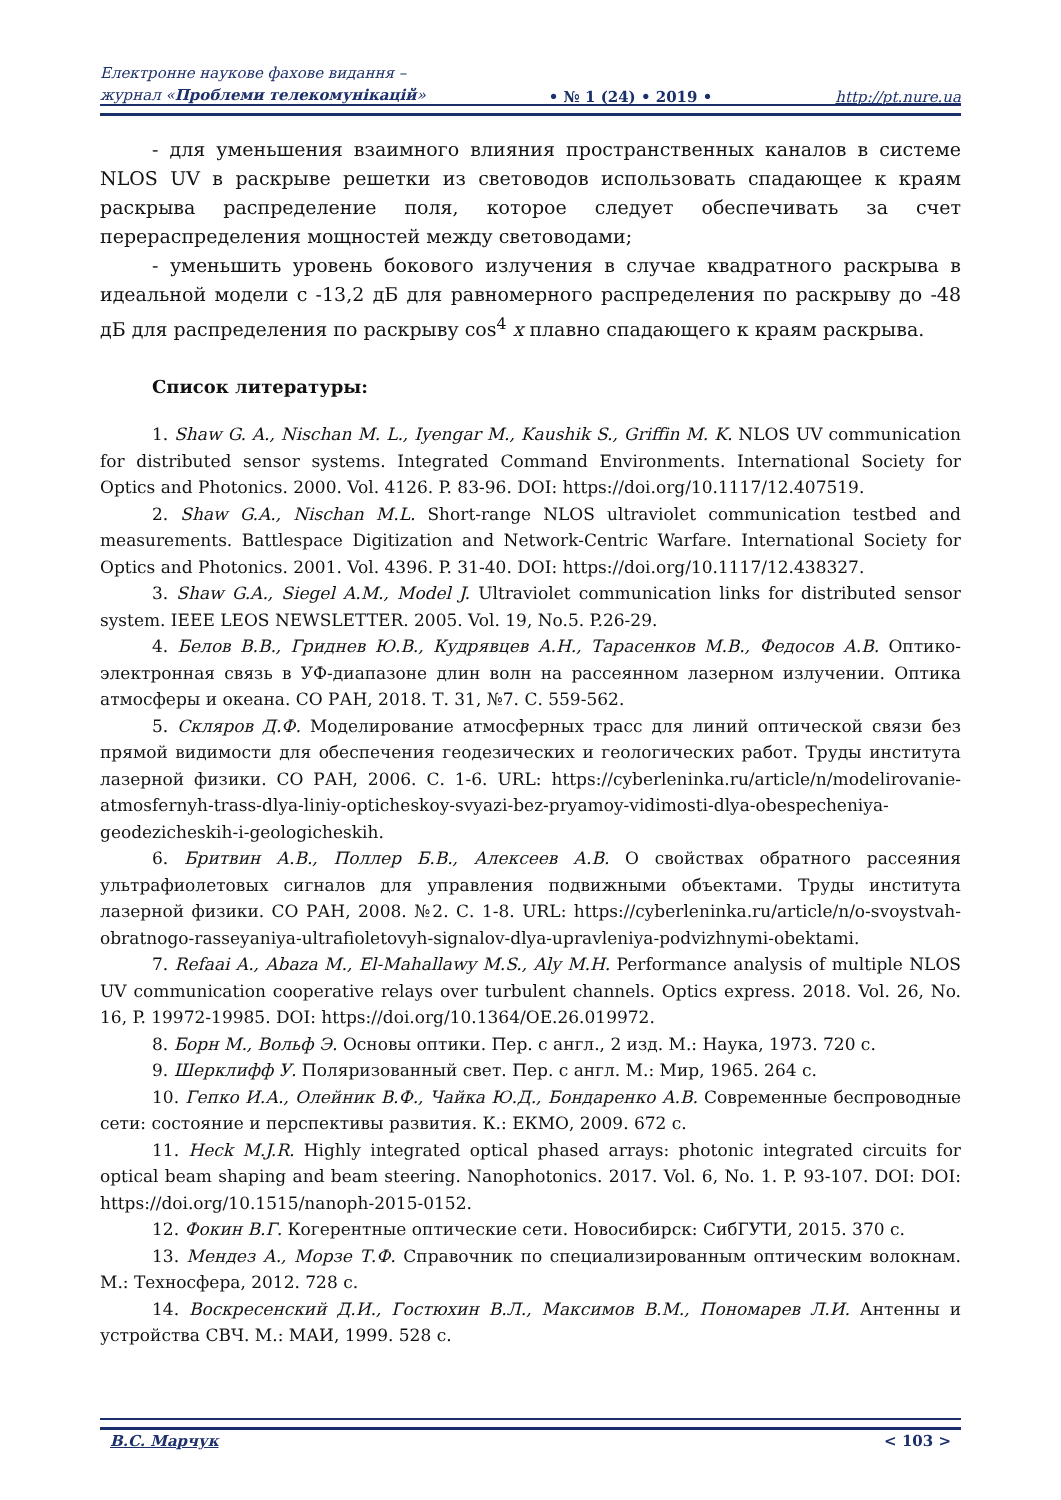Електронне наукове фахове видання –
журнал «Проблеми телекомунікацій»
• № 1 (24) • 2019 •
http://pt.nure.ua
- для уменьшения взаимного влияния пространственных каналов в системе NLOS UV в раскрыве решетки из световодов использовать спадающее к краям раскрыва распределение поля, которое следует обеспечивать за счет перераспределения мощностей между световодами;
- уменьшить уровень бокового излучения в случае квадратного раскрыва в идеальной модели с -13,2 дБ для равномерного распределения по раскрыву до -48 дБ для распределения по раскрыву cos<sup>4</sup> x плавно спадающего к краям раскрыва.
Список литературы:
1. Shaw G. A., Nischan M. L., Iyengar M., Kaushik S., Griffin M. K. NLOS UV communication for distributed sensor systems. Integrated Command Environments. International Society for Optics and Photonics. 2000. Vol. 4126. P. 83-96. DOI: https://doi.org/10.1117/12.407519.
2. Shaw G.A., Nischan M.L. Short-range NLOS ultraviolet communication testbed and measurements. Battlespace Digitization and Network-Centric Warfare. International Society for Optics and Photonics. 2001. Vol. 4396. P. 31-40. DOI: https://doi.org/10.1117/12.438327.
3. Shaw G.A., Siegel A.M., Model J. Ultraviolet communication links for distributed sensor system. IEEE LEOS NEWSLETTER. 2005. Vol. 19, No.5. P.26-29.
4. Белов В.В., Гриднев Ю.В., Кудрявцев А.Н., Тарасенков М.В., Федосов А.В. Оптико-электронная связь в УФ-диапазоне длин волн на рассеянном лазерном излучении. Оптика атмосферы и океана. СО РАН, 2018. Т. 31, №7. С. 559-562.
5. Скляров Д.Ф. Моделирование атмосферных трасс для линий оптической связи без прямой видимости для обеспечения геодезических и геологических работ. Труды института лазерной физики. СО РАН, 2006. С. 1-6. URL: https://cyberleninka.ru/article/n/modelirovanie-atmosfernyh-trass-dlya-liniy-opticheskoy-svyazi-bez-pryamoy-vidimosti-dlya-obespecheniya-geodezicheskih-i-geologicheskih.
6. Бритвин А.В., Поллер Б.В., Алексеев А.В. О свойствах обратного рассеяния ультрафиолетовых сигналов для управления подвижными объектами. Труды института лазерной физики. СО РАН, 2008. №2. С. 1-8. URL: https://cyberleninka.ru/article/n/o-svoystvah-obratnogo-rasseyaniya-ultrafioletovyh-signalov-dlya-upravleniya-podvizhnymi-obektami.
7. Refaai A., Abaza M., El-Mahallawy M.S., Aly M.H. Performance analysis of multiple NLOS UV communication cooperative relays over turbulent channels. Optics express. 2018. Vol. 26, No. 16, P. 19972-19985. DOI: https://doi.org/10.1364/OE.26.019972.
8. Борн М., Вольф Э. Основы оптики. Пер. с англ., 2 изд. М.: Наука, 1973. 720 с.
9. Шерклифф У. Поляризованный свет. Пер. с англ. М.: Мир, 1965. 264 с.
10. Гепко И.А., Олейник В.Ф., Чайка Ю.Д., Бондаренко А.В. Современные беспроводные сети: состояние и перспективы развития. К.: ЕКМО, 2009. 672 с.
11. Heck M.J.R. Highly integrated optical phased arrays: photonic integrated circuits for optical beam shaping and beam steering. Nanophotonics. 2017. Vol. 6, No. 1. P. 93-107. DOI: DOI: https://doi.org/10.1515/nanoph-2015-0152.
12. Фокин В.Г. Когерентные оптические сети. Новосибирск: СибГУТИ, 2015. 370 с.
13. Мендез А., Морзе Т.Ф. Справочник по специализированным оптическим волокнам. М.: Техносфера, 2012. 728 с.
14. Воскресенский Д.И., Гостюхин В.Л., Максимов В.М., Пономарев Л.И. Антенны и устройства СВЧ. М.: МАИ, 1999. 528 с.
В.С. Марчук < 103 >